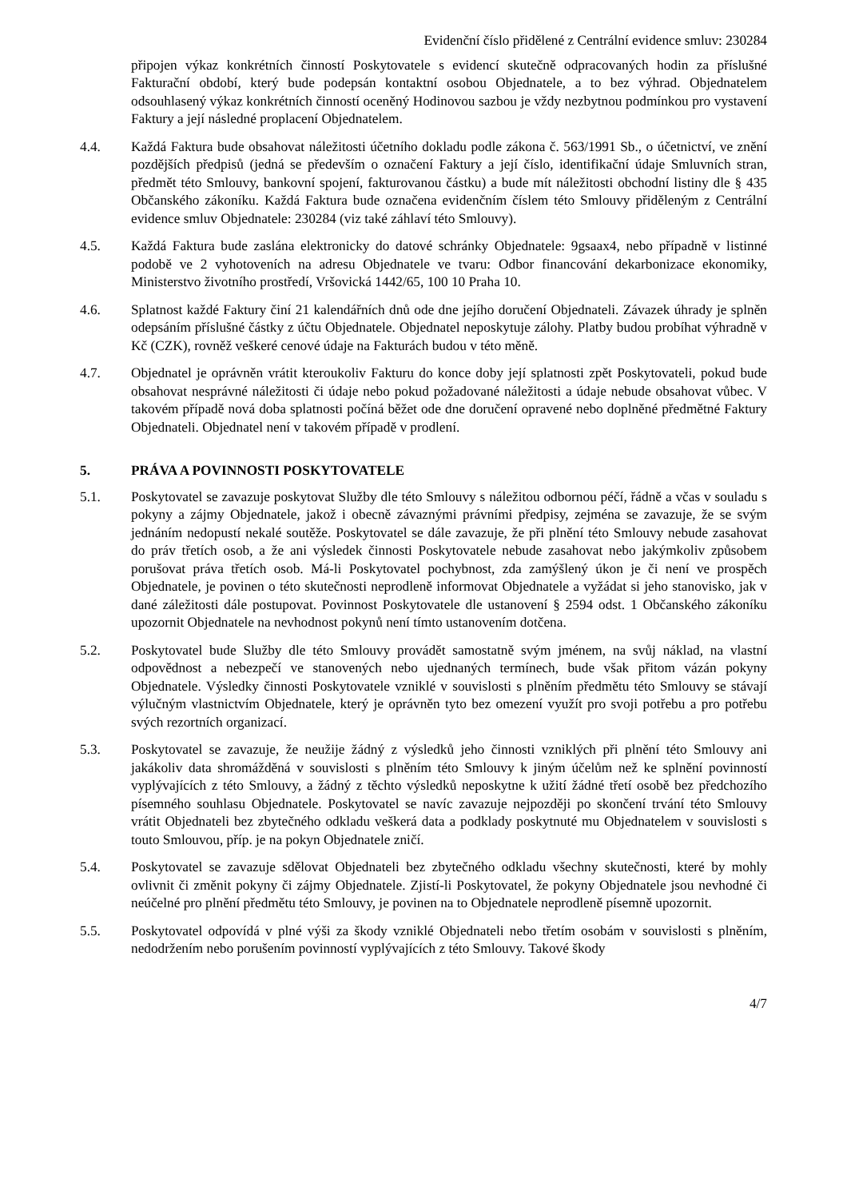Evidenční číslo přidělené z Centrální evidence smluv: 230284
připojen výkaz konkrétních činností Poskytovatele s evidencí skutečně odpracovaných hodin za příslušné Fakturační období, který bude podepsán kontaktní osobou Objednatele, a to bez výhrad. Objednatelem odsouhlasený výkaz konkrétních činností oceněný Hodinovou sazbou je vždy nezbytnou podmínkou pro vystavení Faktury a její následné proplacení Objednatelem.
4.4. Každá Faktura bude obsahovat náležitosti účetního dokladu podle zákona č. 563/1991 Sb., o účetnictví, ve znění pozdějších předpisů (jedná se především o označení Faktury a její číslo, identifikační údaje Smluvních stran, předmět této Smlouvy, bankovní spojení, fakturovanou částku) a bude mít náležitosti obchodní listiny dle § 435 Občanského zákoníku. Každá Faktura bude označena evidenčním číslem této Smlouvy přiděleným z Centrální evidence smluv Objednatele: 230284 (viz také záhlaví této Smlouvy).
4.5. Každá Faktura bude zaslána elektronicky do datové schránky Objednatele: 9gsaax4, nebo případně v listinné podobě ve 2 vyhotoveních na adresu Objednatele ve tvaru: Odbor financování dekarbonizace ekonomiky, Ministerstvo životního prostředí, Vršovická 1442/65, 100 10 Praha 10.
4.6. Splatnost každé Faktury činí 21 kalendářních dnů ode dne jejího doručení Objednateli. Závazek úhrady je splněn odepsáním příslušné částky z účtu Objednatele. Objednatel neposkytuje zálohy. Platby budou probíhat výhradně v Kč (CZK), rovněž veškeré cenové údaje na Fakturách budou v této měně.
4.7. Objednatel je oprávněn vrátit kteroukoliv Fakturu do konce doby její splatnosti zpět Poskytovateli, pokud bude obsahovat nesprávné náležitosti či údaje nebo pokud požadované náležitosti a údaje nebude obsahovat vůbec. V takovém případě nová doba splatnosti počíná běžet ode dne doručení opravené nebo doplněné předmětné Faktury Objednateli. Objednatel není v takovém případě v prodlení.
5. PRÁVA A POVINNOSTI POSKYTOVATELE
5.1. Poskytovatel se zavazuje poskytovat Služby dle této Smlouvy s náležitou odbornou péčí, řádně a včas v souladu s pokyny a zájmy Objednatele, jakož i obecně závaznými právními předpisy, zejména se zavazuje, že se svým jednáním nedopustí nekalé soutěže. Poskytovatel se dále zavazuje, že při plnění této Smlouvy nebude zasahovat do práv třetích osob, a že ani výsledek činnosti Poskytovatele nebude zasahovat nebo jakýmkoliv způsobem porušovat práva třetích osob. Má-li Poskytovatel pochybnost, zda zamýšlený úkon je či není ve prospěch Objednatele, je povinen o této skutečnosti neprodleně informovat Objednatele a vyžádat si jeho stanovisko, jak v dané záležitosti dále postupovat. Povinnost Poskytovatele dle ustanovení § 2594 odst. 1 Občanského zákoníku upozornit Objednatele na nevhodnost pokynů není tímto ustanovením dotčena.
5.2. Poskytovatel bude Služby dle této Smlouvy provádět samostatně svým jménem, na svůj náklad, na vlastní odpovědnost a nebezpečí ve stanovených nebo ujednaných termínech, bude však přitom vázán pokyny Objednatele. Výsledky činnosti Poskytovatele vzniklé v souvislosti s plněním předmětu této Smlouvy se stávají výlučným vlastnictvím Objednatele, který je oprávněn tyto bez omezení využít pro svoji potřebu a pro potřebu svých rezortních organizací.
5.3. Poskytovatel se zavazuje, že neužije žádný z výsledků jeho činnosti vzniklých při plnění této Smlouvy ani jakákoliv data shromážděná v souvislosti s plněním této Smlouvy k jiným účelům než ke splnění povinností vyplývajících z této Smlouvy, a žádný z těchto výsledků neposkytne k užití žádné třetí osobě bez předchozího písemného souhlasu Objednatele. Poskytovatel se navíc zavazuje nejpozději po skončení trvání této Smlouvy vrátit Objednateli bez zbytečného odkladu veškerá data a podklady poskytnuté mu Objednatelem v souvislosti s touto Smlouvou, příp. je na pokyn Objednatele zničí.
5.4. Poskytovatel se zavazuje sdělovat Objednateli bez zbytečného odkladu všechny skutečnosti, které by mohly ovlivnit či změnit pokyny či zájmy Objednatele. Zjistí-li Poskytovatel, že pokyny Objednatele jsou nevhodné či neúčelné pro plnění předmětu této Smlouvy, je povinen na to Objednatele neprodleně písemně upozornit.
5.5. Poskytovatel odpovídá v plné výši za škody vzniklé Objednateli nebo třetím osobám v souvislosti s plněním, nedodržením nebo porušením povinností vyplývajících z této Smlouvy. Takové škody
4/7